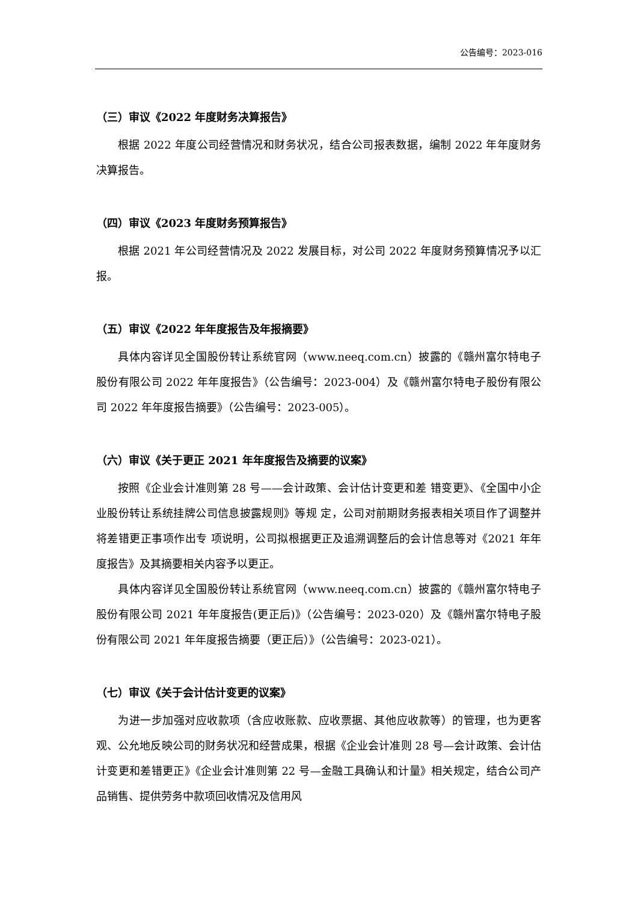公告编号：2023-016
（三）审议《2022 年度财务决算报告》
根据 2022 年度公司经营情况和财务状况，结合公司报表数据，编制 2022 年年度财务决算报告。
（四）审议《2023 年度财务预算报告》
根据 2021 年公司经营情况及 2022 发展目标，对公司 2022 年度财务预算情况予以汇报。
（五）审议《2022 年年度报告及年报摘要》
具体内容详见全国股份转让系统官网（www.neeq.com.cn）披露的《赣州富尔特电子股份有限公司 2022 年年度报告》（公告编号：2023-004）及《赣州富尔特电子股份有限公司 2022 年年度报告摘要》（公告编号：2023-005）。
（六）审议《关于更正 2021 年年度报告及摘要的议案》
按照《企业会计准则第 28 号——会计政策、会计估计变更和差 错变更》、《全国中小企业股份转让系统挂牌公司信息披露规则》等规 定，公司对前期财务报表相关项目作了调整并将差错更正事项作出专 项说明，公司拟根据更正及追溯调整后的会计信息等对《2021 年年度报告》及其摘要相关内容予以更正。
具体内容详见全国股份转让系统官网（www.neeq.com.cn）披露的《赣州富尔特电子股份有限公司 2021 年年度报告(更正后)》（公告编号：2023-020）及《赣州富尔特电子股份有限公司 2021 年年度报告摘要（更正后）》（公告编号：2023-021）。
（七）审议《关于会计估计变更的议案》
为进一步加强对应收款项（含应收账款、应收票据、其他应收款等）的管理，也为更客观、公允地反映公司的财务状况和经营成果，根据《企业会计准则 28 号—会计政策、会计估计变更和差错更正》《企业会计准则第 22 号—金融工具确认和计量》相关规定，结合公司产品销售、提供劳务中款项回收情况及信用风